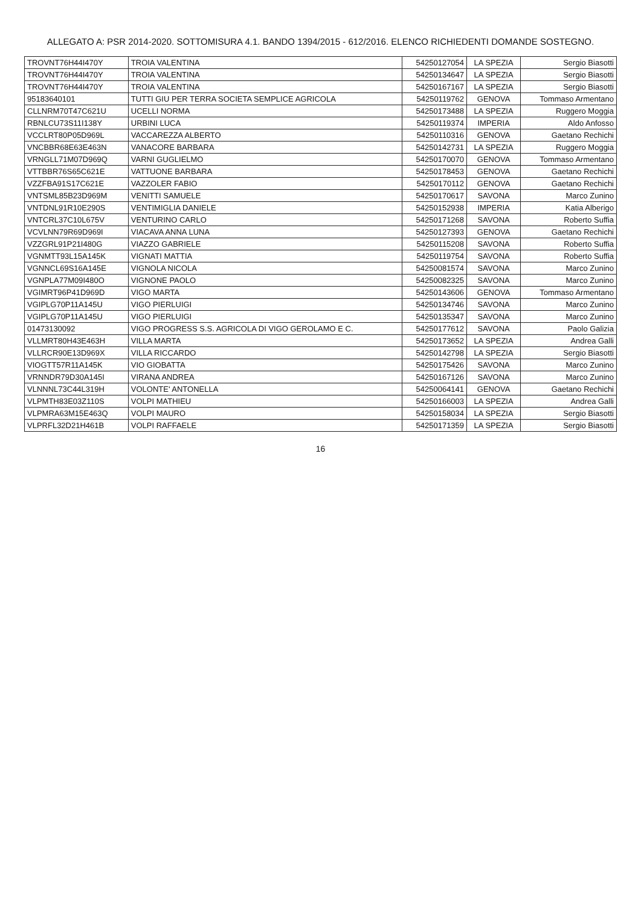ALLEGATO A: PSR 2014-2020. SOTTOMISURA 4.1. BANDO 1394/2015 - 612/2016. ELENCO RICHIEDENTI DOMANDE SOSTEGNO.
| TROVNT76H44I470Y | TROIA VALENTINA | 54250127054 | LA SPEZIA | Sergio Biasotti |
| TROVNT76H44I470Y | TROIA VALENTINA | 54250134647 | LA SPEZIA | Sergio Biasotti |
| TROVNT76H44I470Y | TROIA VALENTINA | 54250167167 | LA SPEZIA | Sergio Biasotti |
| 95183640101 | TUTTI GIU PER TERRA SOCIETA SEMPLICE AGRICOLA | 54250119762 | GENOVA | Tommaso Armentano |
| CLLNRM70T47C621U | UCELLI NORMA | 54250173488 | LA SPEZIA | Ruggero Moggia |
| RBNLCU73S11I138Y | URBINI LUCA | 54250119374 | IMPERIA | Aldo Anfosso |
| VCCLRT80P05D969L | VACCAREZZA ALBERTO | 54250110316 | GENOVA | Gaetano Rechichi |
| VNCBBR68E63E463N | VANACORE BARBARA | 54250142731 | LA SPEZIA | Ruggero Moggia |
| VRNGLL71M07D969Q | VARNI GUGLIELMO | 54250170070 | GENOVA | Tommaso Armentano |
| VTTBBR76S65C621E | VATTUONE BARBARA | 54250178453 | GENOVA | Gaetano Rechichi |
| VZZFBA91S17C621E | VAZZOLER FABIO | 54250170112 | GENOVA | Gaetano Rechichi |
| VNTSML85B23D969M | VENITTI SAMUELE | 54250170617 | SAVONA | Marco Zunino |
| VNTDNL91R10E290S | VENTIMIGLIA DANIELE | 54250152938 | IMPERIA | Katia Alberigo |
| VNTCRL37C10L675V | VENTURINO CARLO | 54250171268 | SAVONA | Roberto Suffia |
| VCVLNN79R69D969I | VIACAVA ANNA LUNA | 54250127393 | GENOVA | Gaetano Rechichi |
| VZZGRL91P21I480G | VIAZZO GABRIELE | 54250115208 | SAVONA | Roberto Suffia |
| VGNMTT93L15A145K | VIGNATI MATTIA | 54250119754 | SAVONA | Roberto Suffia |
| VGNNCL69S16A145E | VIGNOLA NICOLA | 54250081574 | SAVONA | Marco Zunino |
| VGNPLA77M09I480O | VIGNONE PAOLO | 54250082325 | SAVONA | Marco Zunino |
| VGIMRT96P41D969D | VIGO MARTA | 54250143606 | GENOVA | Tommaso Armentano |
| VGIPLG70P11A145U | VIGO PIERLUIGI | 54250134746 | SAVONA | Marco Zunino |
| VGIPLG70P11A145U | VIGO PIERLUIGI | 54250135347 | SAVONA | Marco Zunino |
| 01473130092 | VIGO PROGRESS S.S. AGRICOLA DI VIGO GEROLAMO E C. | 54250177612 | SAVONA | Paolo Galizia |
| VLLMRT80H43E463H | VILLA MARTA | 54250173652 | LA SPEZIA | Andrea Galli |
| VLLRCR90E13D969X | VILLA RICCARDO | 54250142798 | LA SPEZIA | Sergio Biasotti |
| VIOGTT57R11A145K | VIO GIOBATTA | 54250175426 | SAVONA | Marco Zunino |
| VRNNDR79D30A145I | VIRANA ANDREA | 54250167126 | SAVONA | Marco Zunino |
| VLNNNL73C44L319H | VOLONTE' ANTONELLA | 54250064141 | GENOVA | Gaetano Rechichi |
| VLPMTH83E03Z110S | VOLPI MATHIEU | 54250166003 | LA SPEZIA | Andrea Galli |
| VLPMRA63M15E463Q | VOLPI MAURO | 54250158034 | LA SPEZIA | Sergio Biasotti |
| VLPRFL32D21H461B | VOLPI RAFFAELE | 54250171359 | LA SPEZIA | Sergio Biasotti |
16